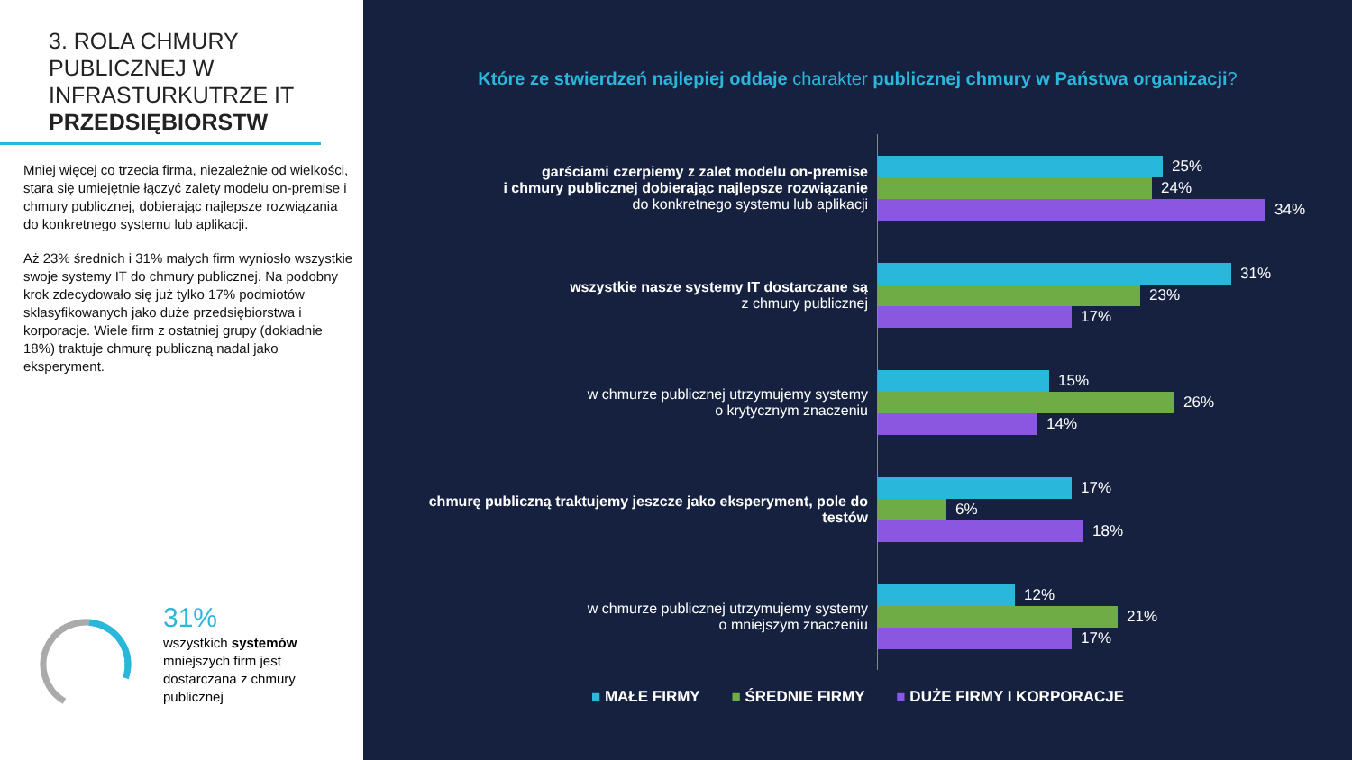3. ROLA CHMURY PUBLICZNEJ W INFRASTURKUTRZE IT PRZEDSIĘBIORSTW
Mniej więcej co trzecia firma, niezależnie od wielkości, stara się umiejętnie łączyć zalety modelu on-premise i chmury publicznej, dobierając najlepsze rozwiązania do konkretnego systemu lub aplikacji.
Aż 23% średnich i 31% małych firm wyniosło wszystkie swoje systemy IT do chmury publicznej. Na podobny krok zdecydowało się już tylko 17% podmiotów sklasyfikowanych jako duże przedsiębiorstwa i korporacje. Wiele firm z ostatniej grupy (dokładnie 18%) traktuje chmurę publiczną nadal jako eksperyment.
31%
wszystkich systemów
mniejszych firm jest
dostarczana z chmury
publicznej
Które ze stwierdzeń najlepiej oddaje charakter publicznej chmury w Państwa organizacji?
garściami czerpiemy z zalet modelu on-premise
i chmury publicznej dobierając najlepsze rozwiązanie
do konkretnego systemu lub aplikacji
25%
24%
34%
wszystkie nasze systemy IT dostarczane są
z chmury publicznej
31%
23%
17%
w chmurze publicznej utrzymujemy systemy
o krytycznym znaczeniu
15%
26%
14%
chmurę publiczną traktujemy jeszcze jako eksperyment, pole do testów
17%
6%
18%
w chmurze publicznej utrzymujemy systemy
o mniejszym znaczeniu
12%
21%
17%
■ MAŁE FIRMY ■ ŚREDNIE FIRMY ■ DUŻE FIRMY I KORPORACJE